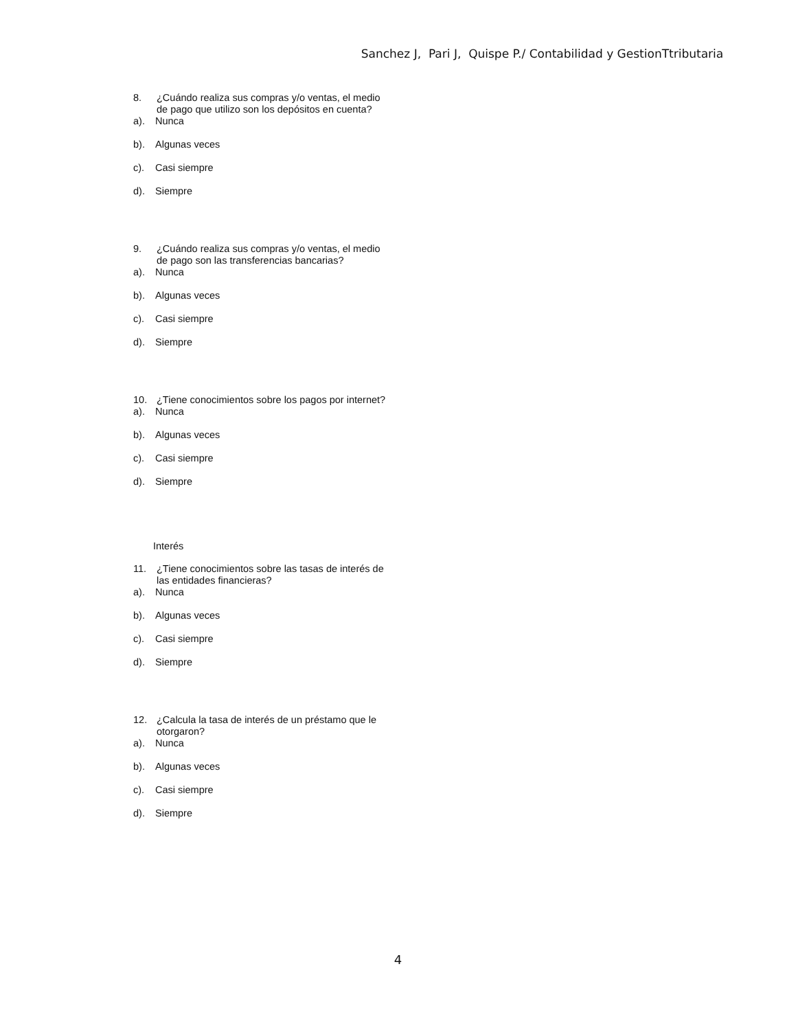Sanchez J, Pari J, Quispe P./ Contabilidad y GestionTtributaria
8. ¿Cuándo realiza sus compras y/o ventas, el medio de pago que utilizo son los depósitos en cuenta?
a). Nunca
b). Algunas veces
c). Casi siempre
d). Siempre
9. ¿Cuándo realiza sus compras y/o ventas, el medio de pago son las transferencias bancarias?
a). Nunca
b). Algunas veces
c). Casi siempre
d). Siempre
10. ¿Tiene conocimientos sobre los pagos por internet?
a). Nunca
b). Algunas veces
c). Casi siempre
d). Siempre
Interés
11. ¿Tiene conocimientos sobre las tasas de interés de las entidades financieras?
a). Nunca
b). Algunas veces
c). Casi siempre
d). Siempre
12. ¿Calcula la tasa de interés de un préstamo que le otorgaron?
a). Nunca
b). Algunas veces
c). Casi siempre
d). Siempre
4